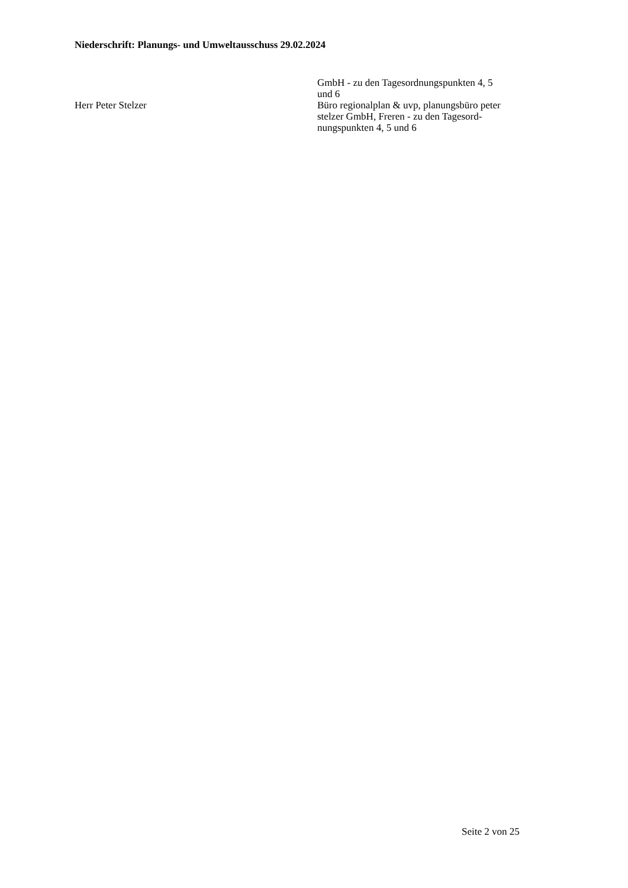Niederschrift: Planungs- und Umweltausschuss 29.02.2024
GmbH - zu den Tagesordnungspunkten 4, 5
und 6
Herr Peter Stelzer Büro regionalplan & uvp, planungsbüro peter
stelzer GmbH, Freren - zu den Tagesord-
nungspunkten 4, 5 und 6
Seite 2 von 25